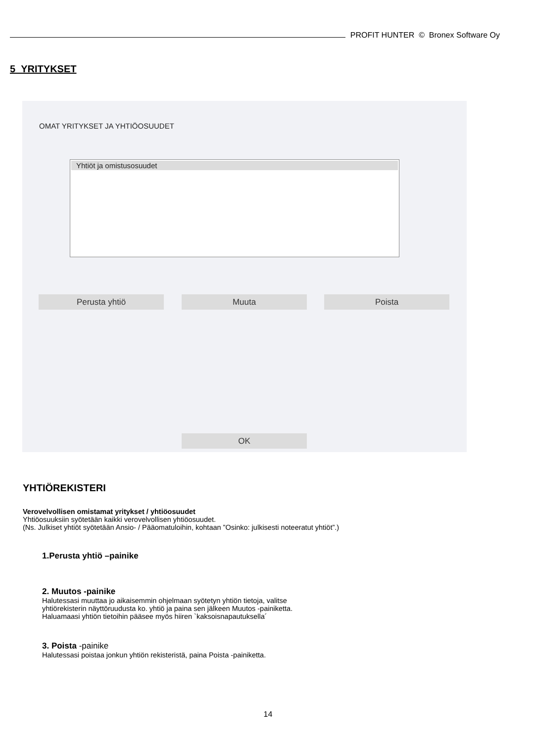PROFIT HUNTER © Bronex Software Oy
5 YRITYKSET
OMAT YRITYKSET JA YHTIÖOSUUDET
Yhtiöt ja omistusosuudet
Perusta yhtiö Muuta Poista
OK
YHTIÖREKISTERI
Verovelvollisen omistamat yritykset / yhtiöosuudet
Yhtiöosuuksiin syötetään kaikki verovelvollisen yhtiöosuudet.
(Ns. Julkiset yhtiöt syötetään Ansio- / Pääomatuloihin, kohtaan ”Osinko: julkisesti noteeratut yhtiöt”.)
1.Perusta yhtiö –painike
2. Muutos -painike
Halutessasi muuttaa jo aikaisemmin ohjelmaan syötetyn yhtiön tietoja, valitse
yhtiörekisterin näyttöruudusta ko. yhtiö ja paina sen jälkeen Muutos -painiketta.
Haluamaasi yhtiön tietoihin pääsee myös hiiren `kaksoisnapautuksella´
3. Poista -painike
Halutessasi poistaa jonkun yhtiön rekisteristä, paina Poista -painiketta.
14